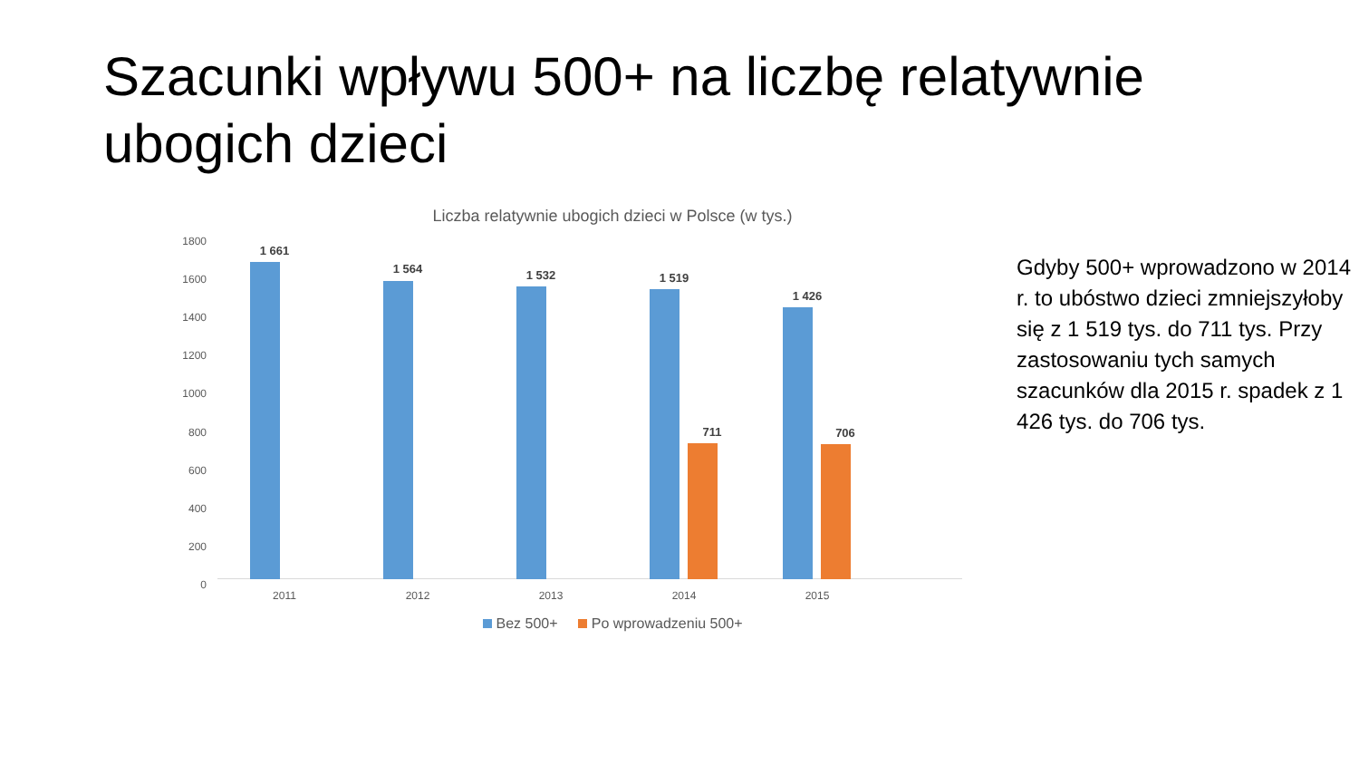Szacunki wpływu 500+ na liczbę relatywnie ubogich dzieci
Liczba relatywnie ubogich dzieci w Polsce (w tys.)
1800
1600
1400
1200
1000
800
600
400
200
0
1 661
1 564 1 532 1 519
711
1 426
706
2011 2012 2013 2014 2015
Bez 500+ Po wprowadzeniu 500+
Gdyby 500+ wprowadzono w 2014 r. to ubóstwo dzieci zmniejszyłoby się z 1 519 tys. do 711 tys. Przy zastosowaniu tych samych szacunków dla 2015 r. spadek z 1 426 tys. do 706 tys.